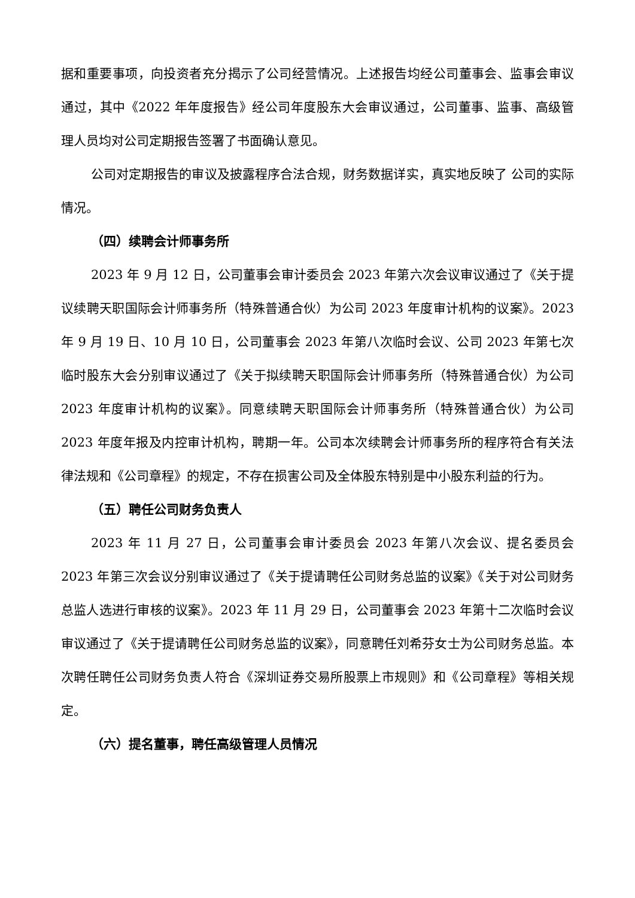据和重要事项，向投资者充分揭示了公司经营情况。上述报告均经公司董事会、监事会审议通过，其中《2022 年年度报告》经公司年度股东大会审议通过，公司董事、监事、高级管理人员均对公司定期报告签署了书面确认意见。
公司对定期报告的审议及披露程序合法合规，财务数据详实，真实地反映了 公司的实际情况。
（四）续聘会计师事务所
2023 年 9 月 12 日，公司董事会审计委员会 2023 年第六次会议审议通过了《关于提议续聘天职国际会计师事务所（特殊普通合伙）为公司 2023 年度审计机构的议案》。2023 年 9 月 19 日、10 月 10 日，公司董事会 2023 年第八次临时会议、公司 2023 年第七次临时股东大会分别审议通过了《关于拟续聘天职国际会计师事务所（特殊普通合伙）为公司 2023 年度审计机构的议案》。同意续聘天职国际会计师事务所（特殊普通合伙）为公司 2023 年度年报及内控审计机构，聘期一年。公司本次续聘会计师事务所的程序符合有关法律法规和《公司章程》的规定，不存在损害公司及全体股东特别是中小股东利益的行为。
（五）聘任公司财务负责人
2023 年 11 月 27 日，公司董事会审计委员会 2023 年第八次会议、提名委员会 2023 年第三次会议分别审议通过了《关于提请聘任公司财务总监的议案》《关于对公司财务总监人选进行审核的议案》。2023 年 11 月 29 日，公司董事会 2023 年第十二次临时会议审议通过了《关于提请聘任公司财务总监的议案》，同意聘任刘希芬女士为公司财务总监。本次聘任聘任公司财务负责人符合《深圳证券交易所股票上市规则》和《公司章程》等相关规定。
（六）提名董事，聘任高级管理人员情况